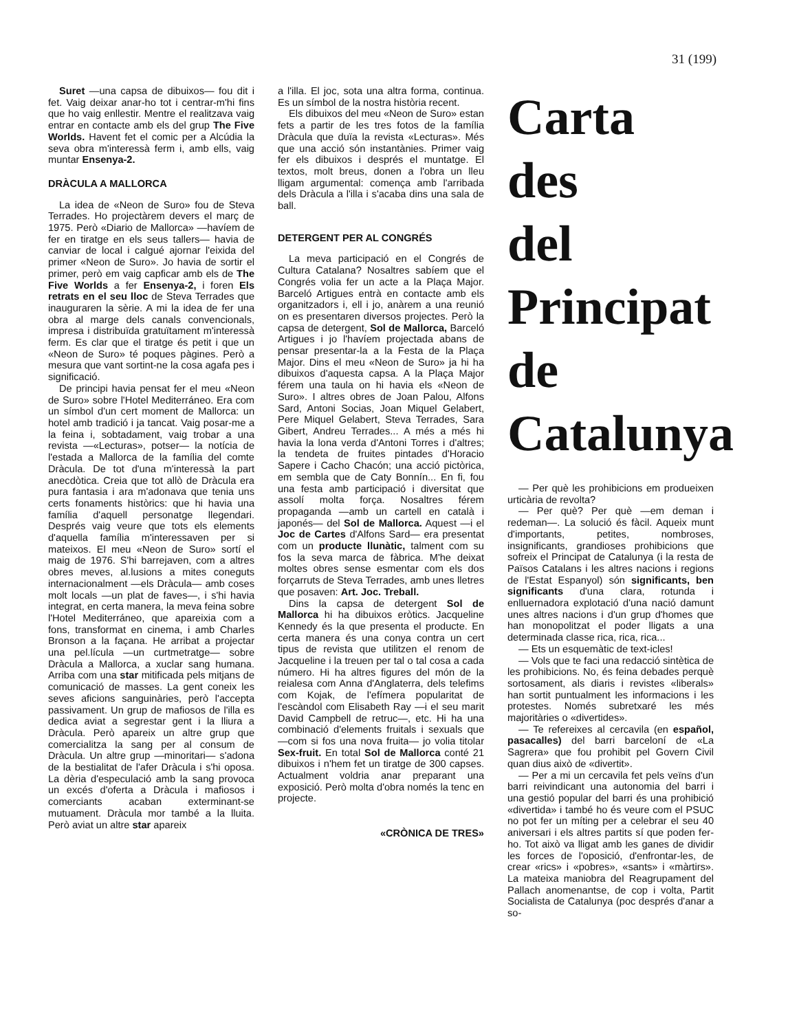31 (199)
Suret —una capsa de dibuixos— fou dit i fet. Vaig deixar anar-ho tot i centrar-m'hi fins que ho vaig enllestir. Mentre el realitzava vaig entrar en contacte amb els del grup The Five Worlds. Havent fet el comic per a Alcúdia la seva obra m'interessà ferm i, amb ells, vaig muntar Ensenya-2.
DRÀCULA A MALLORCA
La idea de «Neon de Suro» fou de Steva Terrades. Ho projectàrem devers el març de 1975. Però «Diario de Mallorca» —havíem de fer en tiratge en els seus tallers— havia de canviar de local i calgué ajornar l'eixida del primer «Neon de Suro». Jo havia de sortir el primer, però em vaig capficar amb els de The Five Worlds a fer Ensenya-2, i foren Els retrats en el seu lloc de Steva Terrades que inauguraren la sèrie. A mi la idea de fer una obra al marge dels canals convencionals, impresa i distribuïda gratuïtament m'interessà ferm. Es clar que el tiratge és petit i que un «Neon de Suro» té poques pàgines. Però a mesura que vant sortint-ne la cosa agafa pes i significació.
De principi havia pensat fer el meu «Neon de Suro» sobre l'Hotel Mediterráneo. Era com un símbol d'un cert moment de Mallorca: un hotel amb tradició i ja tancat. Vaig posar-me a la feina i, sobtadament, vaig trobar a una revista —«Lecturas», potser— la notícia de l'estada a Mallorca de la família del comte Dràcula. De tot d'una m'interessà la part anecdòtica. Creia que tot allò de Dràcula era pura fantasia i ara m'adonava que tenia uns certs fonaments històrics: que hi havia una família d'aquell personatge llegendari. Després vaig veure que tots els elements d'aquella família m'interessaven per si mateixos. El meu «Neon de Suro» sortí el maig de 1976. S'hi barrejaven, com a altres obres meves, al.lusions a mites coneguts internacionalment —els Dràcula— amb coses molt locals —un plat de faves—, i s'hi havia integrat, en certa manera, la meva feina sobre l'Hotel Mediterráneo, que apareixia com a fons, transformat en cinema, i amb Charles Bronson a la façana. He arribat a projectar una pel.lícula —un curtmetratge— sobre Dràcula a Mallorca, a xuclar sang humana. Arriba com una star mitificada pels mitjans de comunicació de masses. La gent coneix les seves aficions sanguinàries, però l'accepta passivament. Un grup de mafiosos de l'illa es dedica aviat a segrestar gent i la lliura a Dràcula. Però apareix un altre grup que comercialitza la sang per al consum de Dràcula. Un altre grup —minoritari— s'adona de la bestialitat de l'afer Dràcula i s'hi oposa. La dèria d'especulació amb la sang provoca un excés d'oferta a Dràcula i mafiosos i comerciants acaban exterminant-se mutuament. Dràcula mor també a la lluita. Però aviat un altre star apareix
a l'illa. El joc, sota una altra forma, continua. Es un símbol de la nostra història recent.
Els dibuixos del meu «Neon de Suro» estan fets a partir de les tres fotos de la família Dràcula que duïa la revista «Lecturas». Més que una acció són instantànies. Primer vaig fer els dibuixos i després el muntatge. El textos, molt breus, donen a l'obra un lleu lligam argumental: comença amb l'arribada dels Dràcula a l'illa i s'acaba dins una sala de ball.
DETERGENT PER AL CONGRÉS
La meva participació en el Congrés de Cultura Catalana? Nosaltres sabíem que el Congrés volia fer un acte a la Plaça Major. Barceló Artigues entrà en contacte amb els organitzadors i, ell i jo, anàrem a una reunió on es presentaren diversos projectes. Però la capsa de detergent, Sol de Mallorca, Barceló Artigues i jo l'havíem projectada abans de pensar presentar-la a la Festa de la Plaça Major. Dins el meu «Neon de Suro» ja hi ha dibuixos d'aquesta capsa. A la Plaça Major férem una taula on hi havia els «Neon de Suro». I altres obres de Joan Palou, Alfons Sard, Antoni Socias, Joan Miquel Gelabert, Pere Miquel Gelabert, Steva Terrades, Sara Gibert, Andreu Terrades... A més a més hi havia la lona verda d'Antoni Torres i d'altres; la tendeta de fruites pintades d'Horacio Sapere i Cacho Chacón; una acció pictòrica, em sembla que de Caty Bonnín... En fi, fou una festa amb participació i diversitat que assolí molta força. Nosaltres férem propaganda —amb un cartell en català i japonés— del Sol de Mallorca. Aquest —i el Joc de Cartes d'Alfons Sard— era presentat com un producte llunàtic, talment com su fos la seva marca de fàbrica. M'he deixat moltes obres sense esmentar com els dos forçarruts de Steva Terrades, amb unes lletres que posaven: Art. Joc. Treball.
Dins la capsa de detergent Sol de Mallorca hi ha dibuixos eròtics. Jacqueline Kennedy és la que presenta el producte. En certa manera és una conya contra un cert tipus de revista que utilitzen el renom de Jacqueline i la treuen per tal o tal cosa a cada número. Hi ha altres figures del món de la reialesa com Anna d'Anglaterra, dels telefims com Kojak, de l'efímera popularitat de l'escàndol com Elisabeth Ray —i el seu marit David Campbell de retruc—, etc. Hi ha una combinació d'elements fruitals i sexuals que —com si fos una nova fruita— jo volia titolar Sex-fruit. En total Sol de Mallorca conté 21 dibuixos i n'hem fet un tiratge de 300 capses. Actualment voldria anar preparant una exposició. Però molta d'obra només la tenc en projecte.
«CRÒNICA DE TRES»
Carta
des
del
Principat
de
Catalunya
— Per què les prohibicions em produeixen urticària de revolta?
— Per què? Per què —em deman i redeman—. La solució és fàcil. Aqueix munt d'importants, petites, nombroses, insignificants, grandioses prohibicions que sofreix el Principat de Catalunya (i la resta de Països Catalans i les altres nacions i regions de l'Estat Espanyol) són significants, ben significants d'una clara, rotunda i enlluernadora explotació d'una nació damunt unes altres nacions i d'un grup d'homes que han monopolitzat el poder lligats a una determinada classe rica, rica, rica...
— Ets un esquemàtic de text-icles!
— Vols que te faci una redacció sintètica de les prohibicions. No, és feina debades perquè sortosament, als diaris i revistes «liberals» han sortit puntualment les informacions i les protestes. Només subretxaré les més majoritàries o «divertides».
— Te refereixes al cercavila (en español, pasacalles) del barri barceloní de «La Sagrera» que fou prohibit pel Govern Civil quan dius això de «divertit».
— Per a mi un cercavila fet pels veïns d'un barri reivindicant una autonomia del barri i una gestió popular del barri és una prohibició «divertida» i també ho és veure com el PSUC no pot fer un míting per a celebrar el seu 40 aniversari i els altres partits sí que poden fer-ho. Tot això va lligat amb les ganes de dividir les forces de l'oposició, d'enfrontar-les, de crear «rics» i «pobres», «sants» i «màrtirs». La mateixa maniobra del Reagrupament del Pallach anomenantse, de cop i volta, Partit Socialista de Catalunya (poc després d'anar a so-